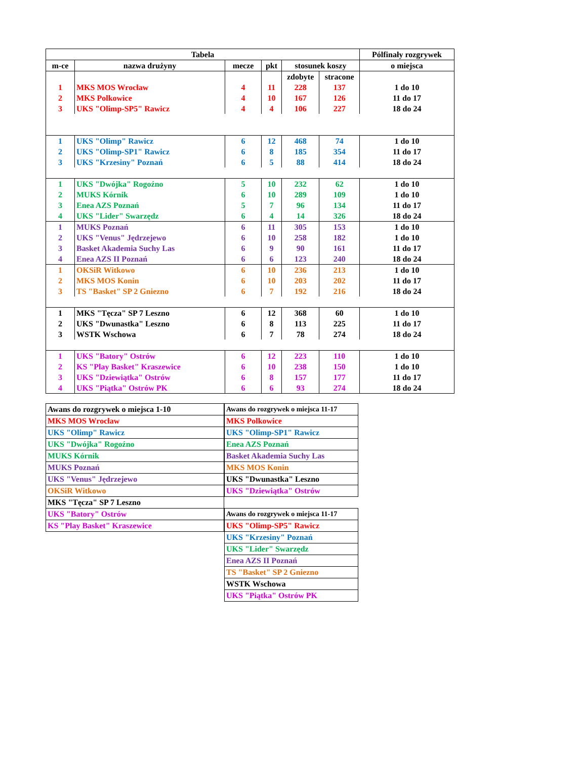| Tabela | | | | | | Pólfinały rozgrywek |
| --- | --- | --- | --- | --- | --- | --- |
| m-ce | nazwa drużyny | mecze | pkt | stosunek koszy | | o miejsca |
| | | | | zdobyte | stracone | |
| 1 | MKS MOS Wrocław | 4 | 11 | 228 | 137 | 1 do 10 |
| 2 | MKS Polkowice | 4 | 10 | 167 | 126 | 11 do 17 |
| 3 | UKS "Olimp-SP5" Rawicz | 4 | 4 | 106 | 227 | 18 do 24 |
| 1 | UKS "Olimp" Rawicz | 6 | 12 | 468 | 74 | 1 do 10 |
| 2 | UKS "Olimp-SP1" Rawicz | 6 | 8 | 185 | 354 | 11 do 17 |
| 3 | UKS "Krzesiny" Poznań | 6 | 5 | 88 | 414 | 18 do 24 |
| 1 | UKS "Dwójka" Rogoźno | 5 | 10 | 232 | 62 | 1 do 10 |
| 2 | MUKS Kórnik | 6 | 10 | 289 | 109 | 1 do 10 |
| 3 | Enea AZS Poznań | 5 | 7 | 96 | 134 | 11 do 17 |
| 4 | UKS "Lider" Swarzędz | 6 | 4 | 14 | 326 | 18 do 24 |
| 1 | MUKS Poznań | 6 | 11 | 305 | 153 | 1 do 10 |
| 2 | UKS "Venus" Jędrzejewo | 6 | 10 | 258 | 182 | 1 do 10 |
| 3 | Basket Akademia Suchy Las | 6 | 9 | 90 | 161 | 11 do 17 |
| 4 | Enea AZS II Poznań | 6 | 6 | 123 | 240 | 18 do 24 |
| 1 | OKSiR Witkowo | 6 | 10 | 236 | 213 | 1 do 10 |
| 2 | MKS MOS Konin | 6 | 10 | 203 | 202 | 11 do 17 |
| 3 | TS "Basket" SP 2 Gniezno | 6 | 7 | 192 | 216 | 18 do 24 |
| 1 | MKS "Tęcza" SP 7 Leszno | 6 | 12 | 368 | 60 | 1 do 10 |
| 2 | UKS "Dwunastka" Leszno | 6 | 8 | 113 | 225 | 11 do 17 |
| 3 | WSTK Wschowa | 6 | 7 | 78 | 274 | 18 do 24 |
| 1 | UKS "Batory" Ostrów | 6 | 12 | 223 | 110 | 1 do 10 |
| 2 | KS "Play Basket" Kraszewice | 6 | 10 | 238 | 150 | 1 do 10 |
| 3 | UKS "Dziewiątka" Ostrów | 6 | 8 | 157 | 177 | 11 do 17 |
| 4 | UKS "Piątka" Ostrów PK | 6 | 6 | 93 | 274 | 18 do 24 |
| Awans do rozgrywek o miejsca 1-10 |
| MKS MOS Wrocław |
| UKS "Olimp" Rawicz |
| UKS "Dwójka" Rogoźno |
| MUKS Kórnik |
| MUKS Poznań |
| UKS "Venus" Jędrzejewo |
| OKSiR Witkowo |
| MKS "Tęcza" SP 7 Leszno |
| UKS "Batory" Ostrów |
| KS "Play Basket" Kraszewice |
| Awans do rozgrywek o miejsca 11-17 |
| MKS Polkowice |
| UKS "Olimp-SP1" Rawicz |
| Enea AZS Poznań |
| Basket Akademia Suchy Las |
| MKS MOS Konin |
| UKS "Dwunastka" Leszno |
| UKS "Dziewiątka" Ostrów |
| Awans do rozgrywek o miejsca 11-17 |
| UKS "Olimp-SP5" Rawicz |
| UKS "Krzesiny" Poznań |
| UKS "Lider" Swarzędz |
| Enea AZS II Poznań |
| TS "Basket" SP 2 Gniezno |
| WSTK Wschowa |
| UKS "Piątka" Ostrów PK |